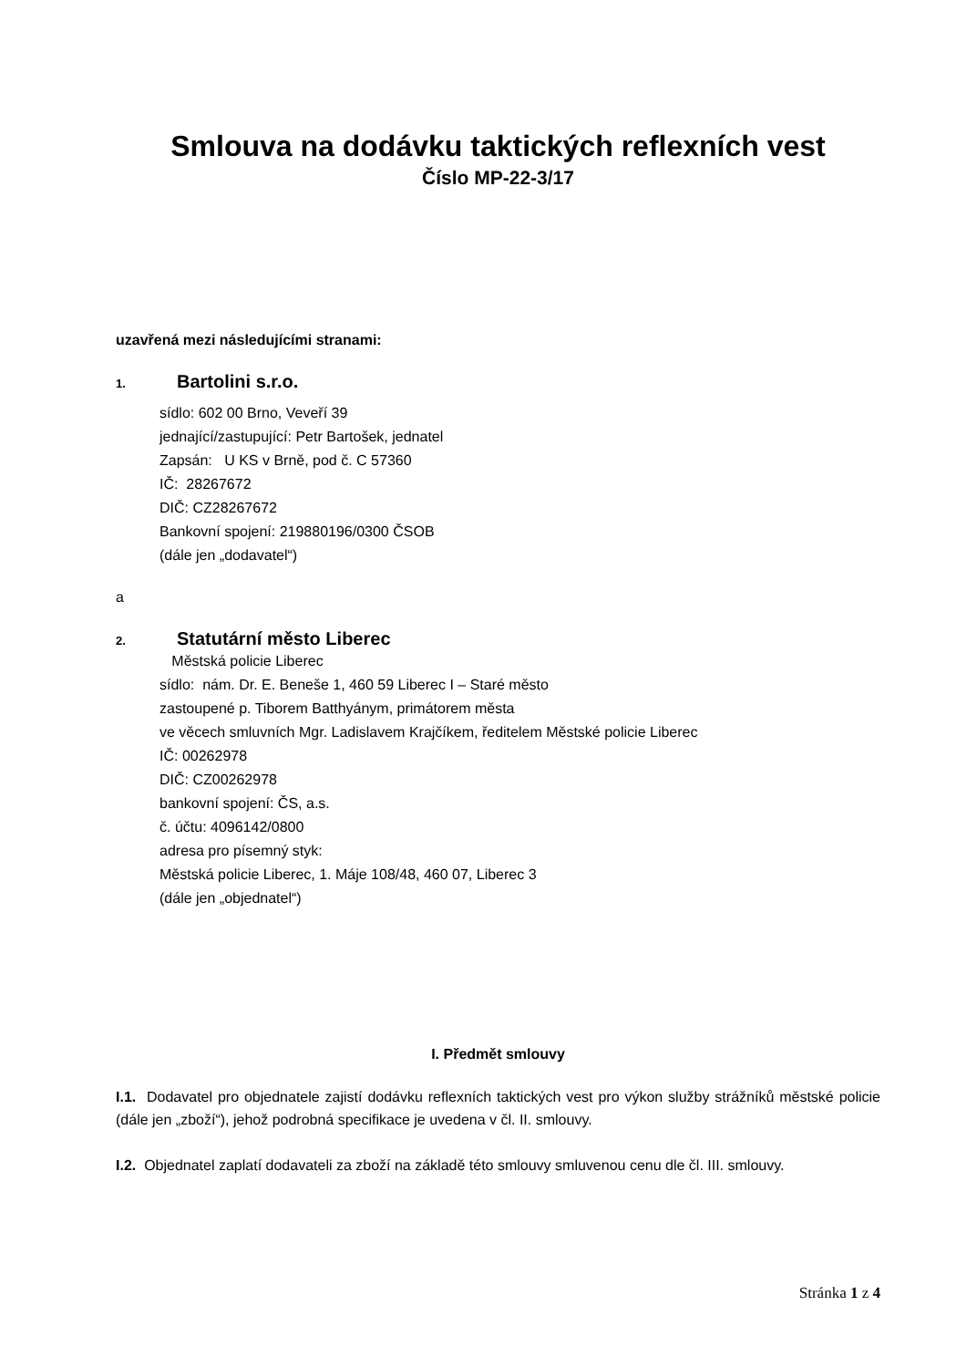Smlouva na dodávku taktických reflexních vest
Číslo MP-22-3/17
uzavřená mezi následujícími stranami:
1. Bartolini s.r.o.
sídlo: 602 00 Brno, Veveří 39
jednající/zastupující: Petr Bartošek, jednatel
Zapsán: U KS v Brně, pod č. C 57360
IČ: 28267672
DIČ: CZ28267672
Bankovní spojení: 219880196/0300 ČSOB
(dále jen „dodavatel“)
a
2. Statutární město Liberec
Městská policie Liberec
sídlo: nám. Dr. E. Beneše 1, 460 59 Liberec I – Staré město
zastoupené p. Tiborem Batthyánym, primátorem města
ve věcech smluvních Mgr. Ladislavem Krajčíkem, ředitelem Městské policie Liberec
IČ: 00262978
DIČ: CZ00262978
bankovní spojení: ČS, a.s.
č. účtu: 4096142/0800
adresa pro písemný styk:
Městská policie Liberec, 1. Máje 108/48, 460 07, Liberec 3
(dále jen „objednatel“)
I. Předmět smlouvy
I.1. Dodavatel pro objednatele zajistí dodávku reflexních taktických vest pro výkon služby strážníků městské policie (dále jen „zboží“), jehož podrobná specifikace je uvedena v čl. II. smlouvy.
I.2. Objednatel zaplatí dodavateli za zboží na základě této smlouvy smluvenou cenu dle čl. III. smlouvy.
Stránka 1 z 4